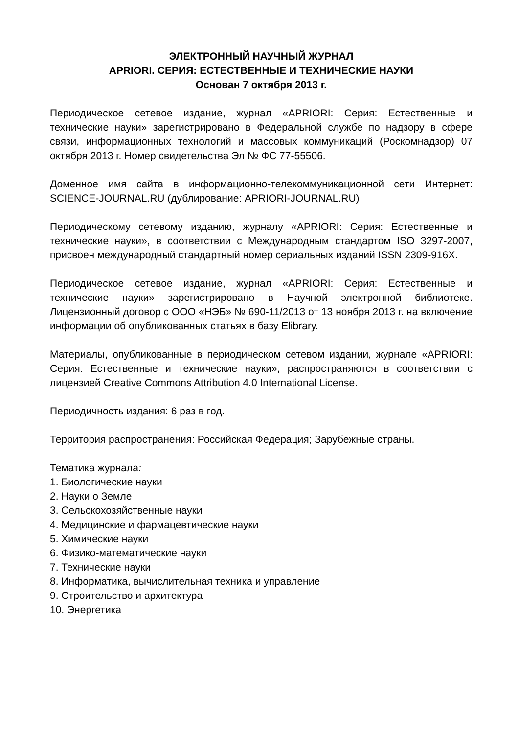ЭЛЕКТРОННЫЙ НАУЧНЫЙ ЖУРНАЛ
APRIORI. СЕРИЯ: ЕСТЕСТВЕННЫЕ И ТЕХНИЧЕСКИЕ НАУКИ
Основан 7 октября 2013 г.
Периодическое сетевое издание, журнал «APRIORI: Серия: Естественные и технические науки» зарегистрировано в Федеральной службе по надзору в сфере связи, информационных технологий и массовых коммуникаций (Роскомнадзор) 07 октября 2013 г. Номер свидетельства Эл № ФС 77-55506.
Доменное имя сайта в информационно-телекоммуникационной сети Интернет: SCIENCE-JOURNAL.RU (дублирование: APRIORI-JOURNAL.RU)
Периодическому сетевому изданию, журналу «APRIORI: Серия: Естественные и технические науки», в соответствии с Международным стандартом ISO 3297-2007, присвоен международный стандартный номер сериальных изданий ISSN 2309-916X.
Периодическое сетевое издание, журнал «APRIORI: Серия: Естественные и технические науки» зарегистрировано в Научной электронной библиотеке. Лицензионный договор с ООО «НЭБ» № 690-11/2013 от 13 ноября 2013 г. на включение информации об опубликованных статьях в базу Elibrary.
Материалы, опубликованные в периодическом сетевом издании, журнале «APRIORI: Серия: Естественные и технические науки», распространяются в соответствии с лицензией Creative Commons Attribution 4.0 International License.
Периодичность издания: 6 раз в год.
Территория распространения: Российская Федерация; Зарубежные страны.
Тематика журнала:
1. Биологические науки
2. Науки о Земле
3. Сельскохозяйственные науки
4. Медицинские и фармацевтические науки
5. Химические науки
6. Физико-математические науки
7. Технические науки
8. Информатика, вычислительная техника и управление
9. Строительство и архитектура
10. Энергетика